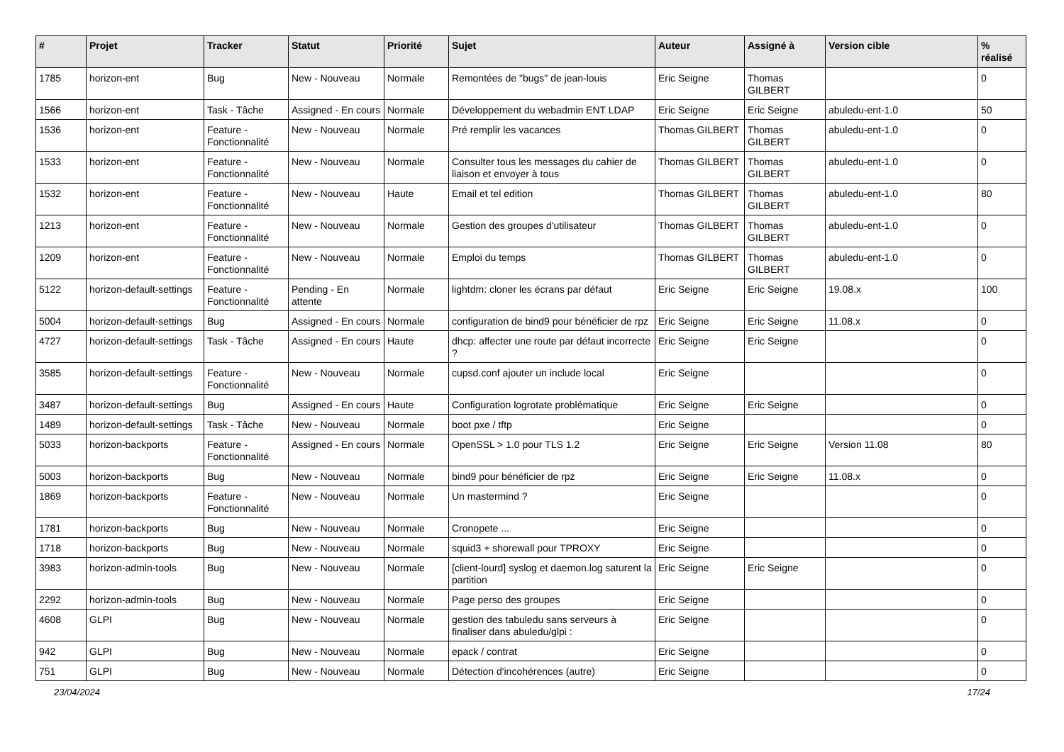| # | Projet | Tracker | Statut | Priorité | Sujet | Auteur | Assigné à | Version cible | % réalisé |
| --- | --- | --- | --- | --- | --- | --- | --- | --- | --- |
| 1785 | horizon-ent | Bug | New - Nouveau | Normale | Remontées de "bugs" de jean-louis | Eric Seigne | Thomas GILBERT | | 0 |
| 1566 | horizon-ent | Task - Tâche | Assigned - En cours | Normale | Développement du webadmin ENT LDAP | Eric Seigne | Eric Seigne | abuledu-ent-1.0 | 50 |
| 1536 | horizon-ent | Feature - Fonctionnalité | New - Nouveau | Normale | Pré remplir les vacances | Thomas GILBERT | Thomas GILBERT | abuledu-ent-1.0 | 0 |
| 1533 | horizon-ent | Feature - Fonctionnalité | New - Nouveau | Normale | Consulter tous les messages du cahier de liaison et envoyer à tous | Thomas GILBERT | Thomas GILBERT | abuledu-ent-1.0 | 0 |
| 1532 | horizon-ent | Feature - Fonctionnalité | New - Nouveau | Haute | Email et tel edition | Thomas GILBERT | Thomas GILBERT | abuledu-ent-1.0 | 80 |
| 1213 | horizon-ent | Feature - Fonctionnalité | New - Nouveau | Normale | Gestion des groupes d'utilisateur | Thomas GILBERT | Thomas GILBERT | abuledu-ent-1.0 | 0 |
| 1209 | horizon-ent | Feature - Fonctionnalité | New - Nouveau | Normale | Emploi du temps | Thomas GILBERT | Thomas GILBERT | abuledu-ent-1.0 | 0 |
| 5122 | horizon-default-settings | Feature - Fonctionnalité | Pending - En attente | Normale | lightdm: cloner les écrans par défaut | Eric Seigne | Eric Seigne | 19.08.x | 100 |
| 5004 | horizon-default-settings | Bug | Assigned - En cours | Normale | configuration de bind9 pour bénéficier de rpz | Eric Seigne | Eric Seigne | 11.08.x | 0 |
| 4727 | horizon-default-settings | Task - Tâche | Assigned - En cours | Haute | dhcp: affecter une route par défaut incorrecte ? | Eric Seigne | Eric Seigne | | 0 |
| 3585 | horizon-default-settings | Feature - Fonctionnalité | New - Nouveau | Normale | cupsd.conf ajouter un include local | Eric Seigne | | | 0 |
| 3487 | horizon-default-settings | Bug | Assigned - En cours | Haute | Configuration logrotate problématique | Eric Seigne | Eric Seigne | | 0 |
| 1489 | horizon-default-settings | Task - Tâche | New - Nouveau | Normale | boot pxe / tftp | Eric Seigne | | | 0 |
| 5033 | horizon-backports | Feature - Fonctionnalité | Assigned - En cours | Normale | OpenSSL > 1.0 pour TLS 1.2 | Eric Seigne | Eric Seigne | Version 11.08 | 80 |
| 5003 | horizon-backports | Bug | New - Nouveau | Normale | bind9 pour bénéficier de rpz | Eric Seigne | Eric Seigne | 11.08.x | 0 |
| 1869 | horizon-backports | Feature - Fonctionnalité | New - Nouveau | Normale | Un mastermind ? | Eric Seigne | | | 0 |
| 1781 | horizon-backports | Bug | New - Nouveau | Normale | Cronopete ... | Eric Seigne | | | 0 |
| 1718 | horizon-backports | Bug | New - Nouveau | Normale | squid3 + shorewall pour TPROXY | Eric Seigne | | | 0 |
| 3983 | horizon-admin-tools | Bug | New - Nouveau | Normale | [client-lourd] syslog et daemon.log saturent la partition | Eric Seigne | Eric Seigne | | 0 |
| 2292 | horizon-admin-tools | Bug | New - Nouveau | Normale | Page perso des groupes | Eric Seigne | | | 0 |
| 4608 | GLPI | Bug | New - Nouveau | Normale | gestion des tabuledu sans serveurs à finaliser dans abuledu/glpi : | Eric Seigne | | | 0 |
| 942 | GLPI | Bug | New - Nouveau | Normale | epack / contrat | Eric Seigne | | | 0 |
| 751 | GLPI | Bug | New - Nouveau | Normale | Détection d'incohérences (autre) | Eric Seigne | | | 0 |
23/04/2024 17/24